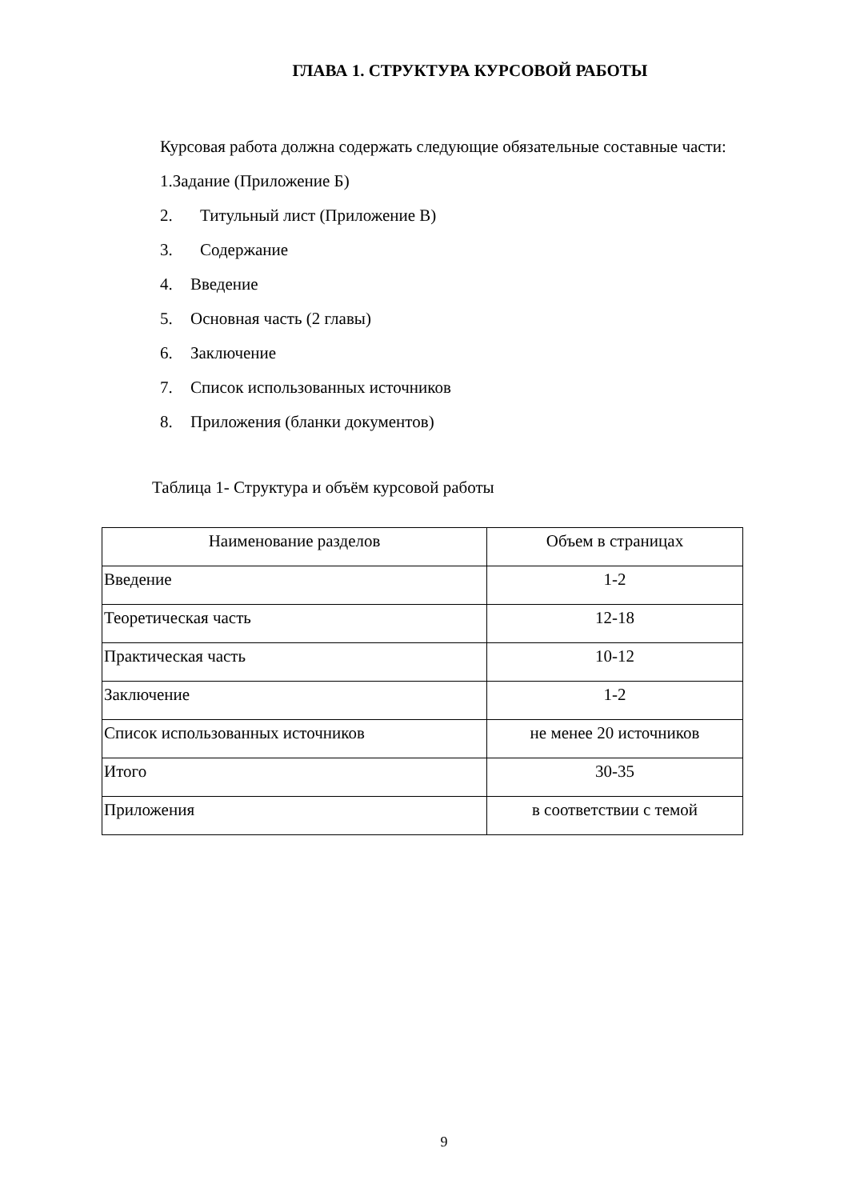ГЛАВА 1. СТРУКТУРА КУРСОВОЙ РАБОТЫ
Курсовая работа должна содержать следующие обязательные составные части:
1.Задание (Приложение Б)
2. Титульный лист (Приложение В)
3. Содержание
4. Введение
5. Основная часть (2 главы)
6. Заключение
7. Список использованных источников
8. Приложения (бланки документов)
Таблица 1- Структура и объём курсовой работы
| Наименование разделов | Объем в страницах |
| Введение | 1-2 |
| Теоретическая часть | 12-18 |
| Практическая часть | 10-12 |
| Заключение | 1-2 |
| Список использованных источников | не менее 20 источников |
| Итого | 30-35 |
| Приложения | в соответствии с темой |
9